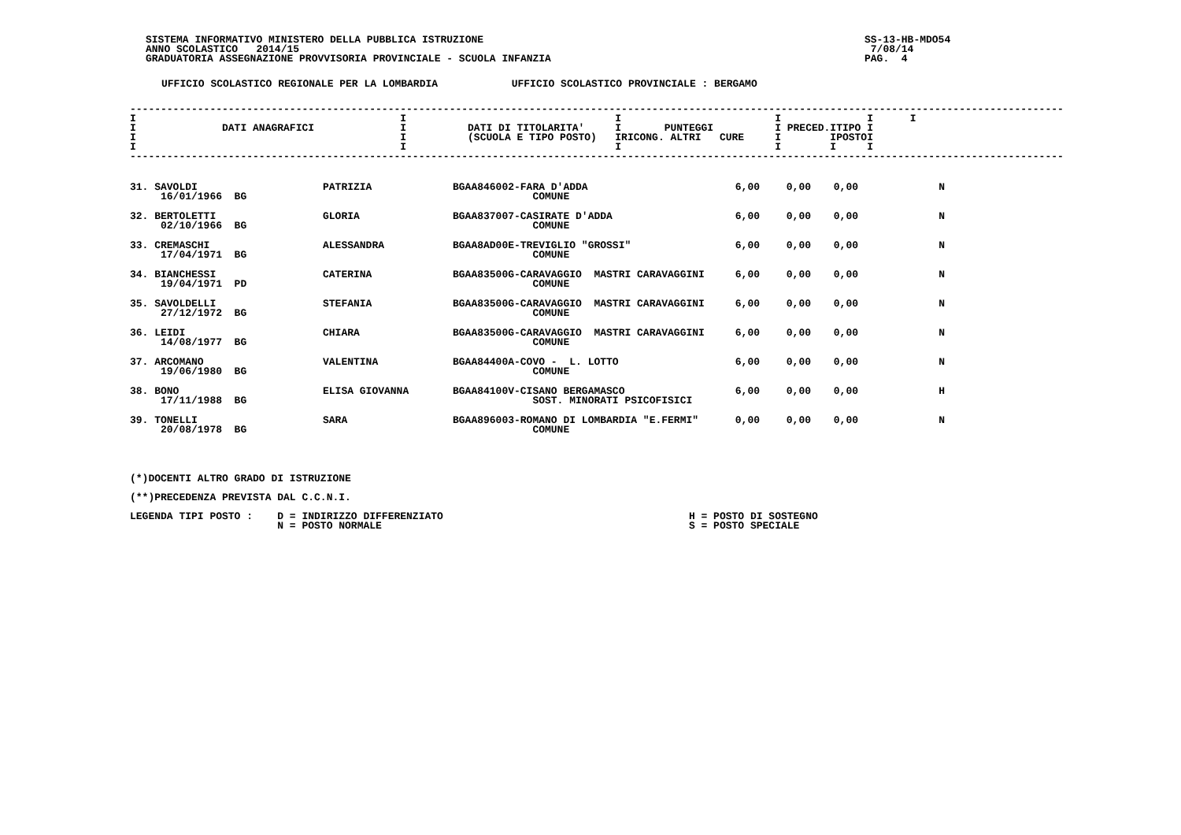SISTEMA INFORMATIVO MINISTERO DELLA PUBBLICA ISTRUZIONE
ANNO SCOLASTICO   2014/15
GRADUATORIA ASSEGNAZIONE PROVVISORIA PROVINCIALE - SCUOLA INFANZIA
SS-13-HB-MDO54
 7/08/14
PAG.  4
UFFICIO SCOLASTICO REGIONALE PER LA LOMBARDIA            UFFICIO SCOLASTICO PROVINCIALE : BERGAMO
--------------------------------------------------------------------------------------------------------------------------------------------------------
I                                           I                                  I                         I              I      I
I              DATI ANAGRAFICI              I          DATI DI TITOLARITA'     I       PUNTEGGI          I PRECED.ITIPO I
I                                           I          (SCUOLA E TIPO POSTO)   IRICONG. ALTRI   CURE     I        IPOSTOI
I                                           I                                  I                         I        I     I
--------------------------------------------------------------------------------------------------------------------------------------------------------
| 31. SAVOLDI 16/01/1966 BG | PATRIZIA | BGAA846002-FARA D'ADDA COMUNE | 6,00 | 0,00 | 0,00 | N |
| 32. BERTOLETTI 02/10/1966 BG | GLORIA | BGAA837007-CASIRATE D'ADDA COMUNE | 6,00 | 0,00 | 0,00 | N |
| 33. CREMASCHI 17/04/1971 BG | ALESSANDRA | BGAA8AD00E-TREVIGLIO "GROSSI" COMUNE | 6,00 | 0,00 | 0,00 | N |
| 34. BIANCHESSI 19/04/1971 PD | CATERINA | BGAA83500G-CARAVAGGIO MASTRI CARAVAGGINI COMUNE | 6,00 | 0,00 | 0,00 | N |
| 35. SAVOLDELLI 27/12/1972 BG | STEFANIA | BGAA83500G-CARAVAGGIO MASTRI CARAVAGGINI COMUNE | 6,00 | 0,00 | 0,00 | N |
| 36. LEIDI 14/08/1977 BG | CHIARA | BGAA83500G-CARAVAGGIO MASTRI CARAVAGGINI COMUNE | 6,00 | 0,00 | 0,00 | N |
| 37. ARCOMANO 19/06/1980 BG | VALENTINA | BGAA84400A-COVO - L. LOTTO COMUNE | 6,00 | 0,00 | 0,00 | N |
| 38. BONO 17/11/1988 BG | ELISA GIOVANNA | BGAA84100V-CISANO BERGAMASCO SOST. MINORATI PSICOFISICI | 6,00 | 0,00 | 0,00 | H |
| 39. TONELLI 20/08/1978 BG | SARA | BGAA896003-ROMANO DI LOMBARDIA "E.FERMI" COMUNE | 0,00 | 0,00 | 0,00 | N |
(*)DOCENTI ALTRO GRADO DI ISTRUZIONE

(**)PRECEDENZA PREVISTA DAL C.C.N.I.

LEGENDA TIPI POSTO :    D = INDIRIZZO DIFFERENZIATO                                        H = POSTO DI SOSTEGNO
                        N = POSTO NORMALE                                                  S = POSTO SPECIALE